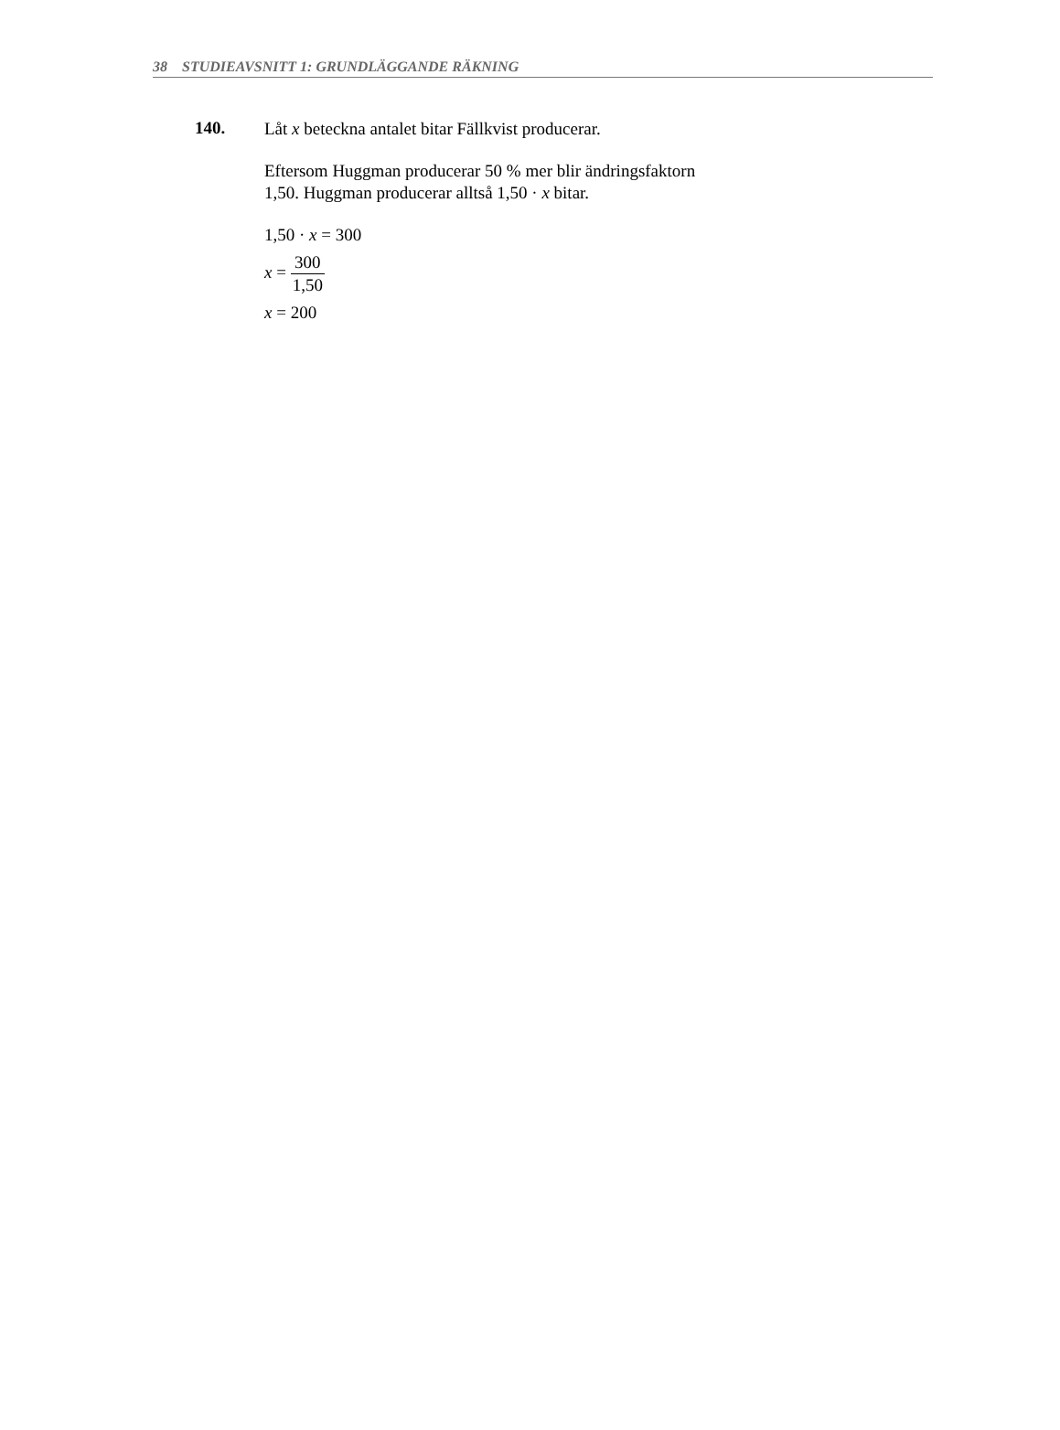38 STUDIEAVSNITT 1: GRUNDLÄGGANDE RÄKNING
140.
Låt x beteckna antalet bitar Fällkvist producerar.
Eftersom Huggman producerar 50 % mer blir ändringsfaktorn
1,50. Huggman producerar alltså 1,50 · x bitar.
1,50 · x = 300
x = 300 1,50
x = 200